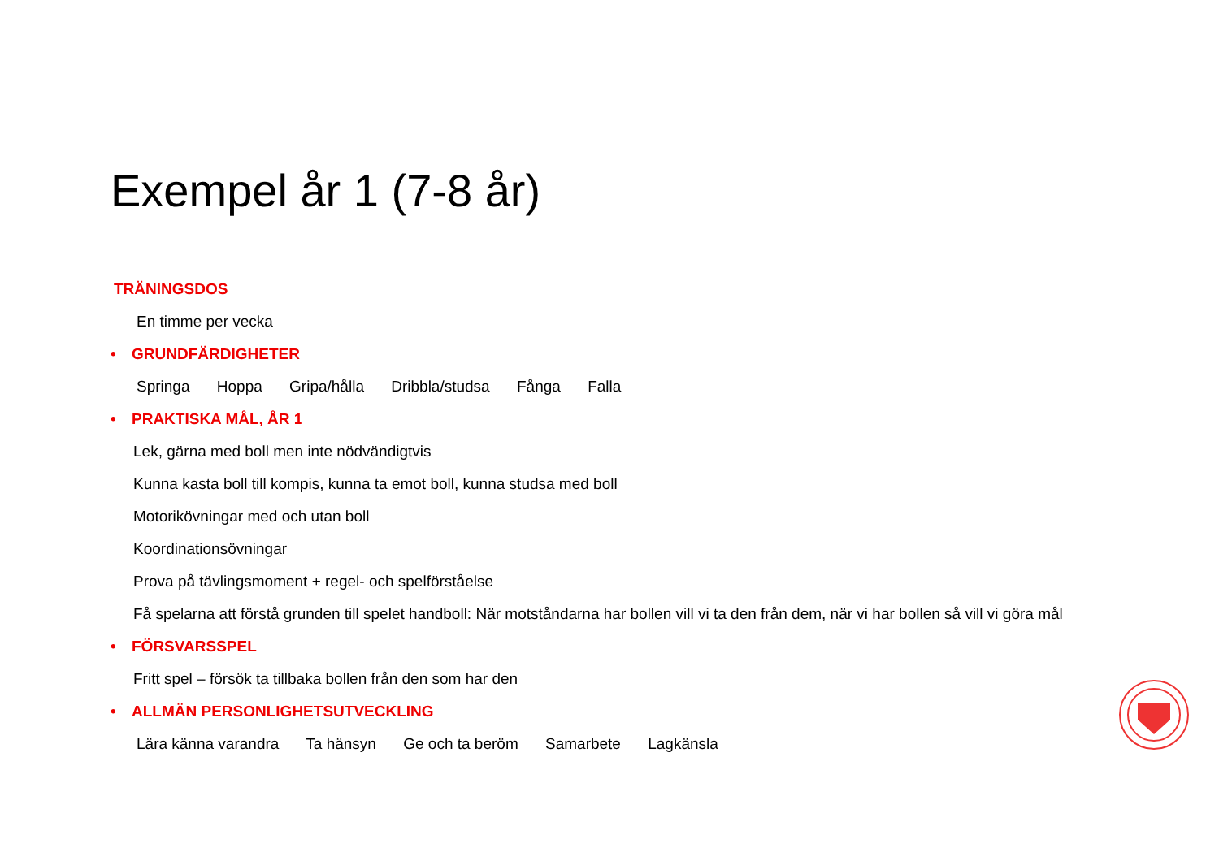Exempel år 1 (7-8 år)
TRÄNINGSDOS
En timme per vecka
• GRUNDFÄRDIGHETER
Springa Hoppa Gripa/hålla Dribbla/studsa Fånga Falla
• PRAKTISKA MÅL, ÅR 1
Lek, gärna med boll men inte nödvändigtvis
Kunna kasta boll till kompis, kunna ta emot boll, kunna studsa med boll
Motorikövningar med och utan boll
Koordinationsövningar
Prova på tävlingsmoment + regel- och spelförståelse
Få spelarna att förstå grunden till spelet handboll: När motståndarna har bollen vill vi ta den från dem, när vi har bollen så vill vi göra mål
• FÖRSVARSSPEL
Fritt spel – försök ta tillbaka bollen från den som har den
• ALLMÄN PERSONLIGHETSUTVECKLING
Lära känna varandra Ta hänsyn Ge och ta beröm Samarbete Lagkänsla